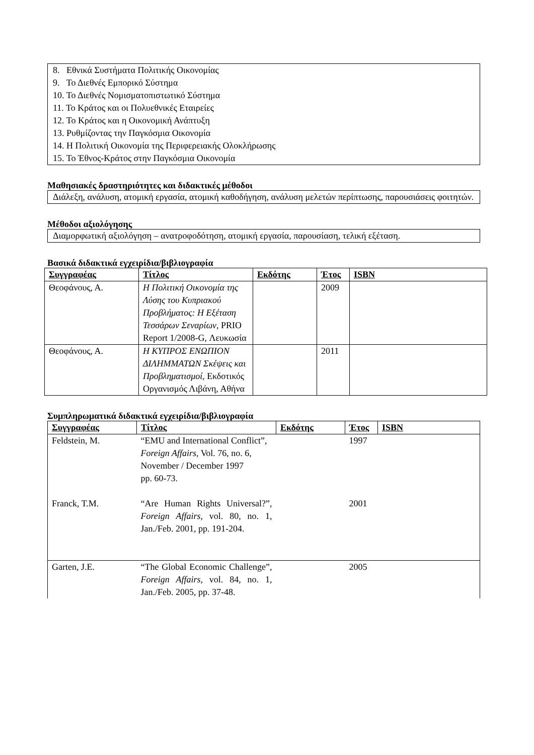8. Εθνικά Συστήματα Πολιτικής Οικονομίας
9. Το Διεθνές Εμπορικό Σύστημα
10. Το Διεθνές Νομισματοπιστωτικό Σύστημα
11. Το Κράτος και οι Πολυεθνικές Εταιρείες
12. Το Κράτος και η Οικονομική Ανάπτυξη
13. Ρυθμίζοντας την Παγκόσμια Οικονομία
14. Η Πολιτική Οικονομία της Περιφερειακής Ολοκλήρωσης
15. Το Έθνος-Κράτος στην Παγκόσμια Οικονομία
Μαθησιακές δραστηριότητες και διδακτικές μέθοδοι
Διάλεξη, ανάλυση, ατομική εργασία, ατομική καθοδήγηση, ανάλυση μελετών περίπτωσης, παρουσιάσεις φοιτητών.
Μέθοδοι αξιολόγησης
Διαμορφωτική αξιολόγηση – ανατροφοδότηση, ατομική εργασία, παρουσίαση, τελική εξέταση.
Βασικά διδακτικά εγχειρίδια/βιβλιογραφία
| Συγγραφέας | Τίτλος | Εκδότης | Έτος | ISBN |
| --- | --- | --- | --- | --- |
| Θεοφάνους, Α. | Η Πολιτική Οικονομία της Λύσης του Κυπριακού Προβλήματος: Η Εξέταση Τεσσάρων Σεναρίων , PRIO Report 1/2008-G, Λευκωσία | | 2009 | |
| Θεοφάνους, Α. | Η ΚΥΠΡΟΣ ΕΝΩΠΙΟΝ ΔΙΛΗΜΜΑΤΩΝ Σκέψεις και Προβληματισμοί, Εκδοτικός Οργανισμός Λιβάνη, Αθήνα | | 2011 | |
Συμπληρωματικά διδακτικά εγχειρίδια/βιβλιογραφία
| Συγγραφέας | Τίτλος | Εκδότης | Έτος | ISBN |
| --- | --- | --- | --- | --- |
| Feldstein, M. | “EMU and International Conflict”, Foreign Affairs , Vol. 76, no. 6, November / December 1997 pp. 60-73. | | 1997 | |
| Franck, T.M. | “Are Human Rights Universal?”, Foreign Affairs, vol. 80, no. 1, Jan./Feb. 2001, pp. 191-204. | | 2001 | |
| Garten, J.E. | “The Global Economic Challenge”, Foreign Affairs, vol. 84, no. 1, Jan./Feb. 2005, pp. 37-48. | | 2005 | |